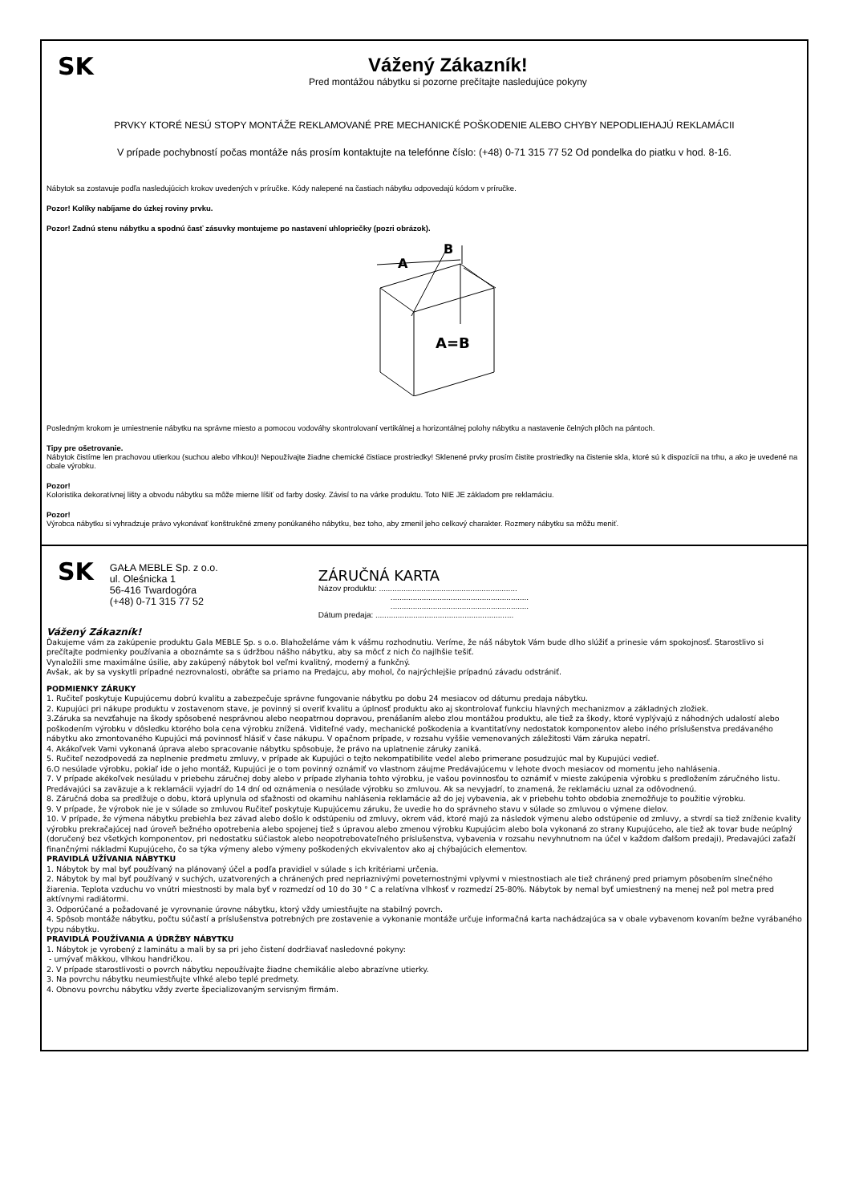SK
Vážený Zákazník!
Pred montážou nábytku si pozorne prečítajte nasledujúce pokyny
PRVKY KTORÉ NESÚ STOPY MONTÁŽE REKLAMOVANÉ PRE MECHANICKÉ POŠKODENIE ALEBO CHYBY NEPODLIEHAJÚ REKLAMÁCII
V prípade pochybností počas montáže nás prosím kontaktujte na telefónne číslo: (+48) 0-71 315 77 52 Od pondelka do piatku v hod. 8-16.
Nábytok sa zostavuje podľa nasledujúcich krokov uvedených v príručke. Kódy nalepené na častiach nábytku odpovedajú kódom v príručke.
Pozor! Kolíky nabíjame do úzkej roviny prvku.
Pozor! Zadnú stenu nábytku a spodnú časť zásuvky montujeme po nastavení uhlopriečky (pozri obrázok).
A
B
A=B
Posledným krokom je umiestnenie nábytku na správne miesto a pomocou vodováhy skontrolovaní vertikálnej a horizontálnej polohy nábytku a nastavenie čelných plôch na pántoch.
Tipy pre ošetrovanie.
Nábytok čistíme len prachovou utierkou (suchou alebo vlhkou)! Nepoužívajte žiadne chemické čistiace prostriedky! Sklenené prvky prosím čistite prostriedky na čistenie skla, ktoré sú k dispozícii na trhu, a ako je uvedené na obale výrobku.
Pozor!
Koloristika dekoratívnej lišty a obvodu nábytku sa môže mierne líšiť od farby dosky. Závisí to na várke produktu. Toto NIE JE základom pre reklamáciu.
Pozor!
Výrobca nábytku si vyhradzuje právo vykonávať konštrukčné zmeny ponúkaného nábytku, bez toho, aby zmenil jeho celkový charakter. Rozmery nábytku sa môžu meniť.
SK
GAŁA MEBLE Sp. z o.o.
ul. Oleśnicka 1
56-416 Twardogóra
(+48) 0-71 315 77 52
ZÁRUČNÁ KARTA
Názov produktu: ..............................................................
..............................................................
..............................................................
Dátum predaja: ..............................................................
Vážený Zákazník!
Ďakujeme vám za zakúpenie produktu Gala MEBLE Sp. s o.o. Blahoželáme vám k vášmu rozhodnutiu. Veríme, že náš nábytok Vám bude dlho slúžiť a prinesie vám spokojnosť. Starostlivo si prečítajte podmienky používania a oboznámte sa s údržbou nášho nábytku, aby sa môcť z nich čo najlhšie tešiť.
Vynaložili sme maximálne úsilie, aby zakúpený nábytok bol veľmi kvalitný, moderný a funkčný.
Avšak, ak by sa vyskytli prípadné nezrovnalosti, obráťte sa priamo na Predajcu, aby mohol, čo najrýchlejšie prípadnú závadu odstrániť.
PODMIENKY ZÁRUKY
1. Ručiteľ poskytuje Kupujúcemu dobrú kvalitu a zabezpečuje správne fungovanie nábytku po dobu 24 mesiacov od dátumu predaja nábytku.
2. Kupujúci pri nákupe produktu v zostavenom stave, je povinný si overiť kvalitu a úplnosť produktu ako aj skontrolovať funkciu hlavných mechanizmov a základných zložiek.
3.Záruka sa nevzťahuje na škody spôsobené nesprávnou alebo neopatrnou dopravou, prenášaním alebo zlou montážou produktu, ale tiež za škody, ktoré vyplývajú z náhodných udalostí alebo poškodením výrobku v dôsledku ktorého bola cena výrobku znížená. Viditeľné vady, mechanické poškodenia a kvantitatívny nedostatok komponentov alebo iného príslušenstva predávaného nábytku ako zmontovaného Kupujúci má povinnosť hlásiť v čase nákupu. V opačnom prípade, v rozsahu vyššie vemenovaných záležitosti Vám záruka nepatrí.
4. Akákoľvek Vami vykonaná úprava alebo spracovanie nábytku spôsobuje, že právo na uplatnenie záruky zaniká.
5. Ručiteľ nezodpovedá za neplnenie predmetu zmluvy, v prípade ak Kupujúci o tejto nekompatibilite vedel alebo primerane posudzujúc mal by Kupujúci vedieť.
6.O nesúlade výrobku, pokiaľ ide o jeho montáž, Kupujúci je o tom povinný oznámiť vo vlastnom záujme Predávajúcemu v lehote dvoch mesiacov od momentu jeho nahlásenia.
7. V prípade akékoľvek nesúladu v priebehu záručnej doby alebo v prípade zlyhania tohto výrobku, je vašou povinnosťou to oznámiť v mieste zakúpenia výrobku s predložením záručného listu. Predávajúci sa zaväzuje a k reklamácii vyjadrí do 14 dní od oznámenia o nesúlade výrobku so zmluvou. Ak sa nevyjadrí, to znamená, že reklamáciu uznal za odôvodnenú.
8. Záručná doba sa predlžuje o dobu, ktorá uplynula od sťažnosti od okamihu nahlásenia reklamácie až do jej vybavenia, ak v priebehu tohto obdobia znemožňuje to použitie výrobku.
9. V prípade, že výrobok nie je v súlade so zmluvou Ručiteľ poskytuje Kupujúcemu záruku, že uvedie ho do správneho stavu v súlade so zmluvou o výmene dielov.
10. V prípade, že výmena nábytku prebiehla bez závad alebo došlo k odstúpeniu od zmluvy, okrem vád, ktoré majú za následok výmenu alebo odstúpenie od zmluvy, a stvrdí sa tiež zníženie kvality výrobku prekračajúcej nad úroveň bežného opotrebenia alebo spojenej tiež s úpravou alebo zmenou výrobku Kupujúcim alebo bola vykonaná zo strany Kupujúceho, ale tiež ak tovar bude neúplný (doručený bez všetkých komponentov, pri nedostatku súčiastok alebo neopotrebovateľného príslušenstva, vybavenia v rozsahu nevyhnutnom na účel v každom ďalšom predaji), Predavajúci zaťaží finančnými nákladmi Kupujúceho, čo sa týka výmeny alebo výmeny poškodených ekvivalentov ako aj chýbajúcich elementov.
PRAVIDLÁ UŽÍVANIA NÁBYTKU
1. Nábytok by mal byť používaný na plánovaný účel a podľa pravidiel v súlade s ich kritériami určenia.
2. Nábytok by mal byť používaný v suchých, uzatvorených a chránených pred nepriaznivými poveternostnými vplyvmi v miestnostiach ale tiež chránený pred priamym pôsobením slnečného žiarenia. Teplota vzduchu vo vnútri miestnosti by mala byť v rozmedzí od 10 do 30 ° C a relatívna vlhkosť v rozmedzí 25-80%. Nábytok by nemal byť umiestnený na menej než pol metra pred aktívnymi radiátormi.
3. Odporúčané a požadované je vyrovnanie úrovne nábytku, ktorý vždy umiestňujte na stabilný povrch.
4. Spôsob montáže nábytku, počtu súčastí a príslušenstva potrebných pre zostavenie a vykonanie montáže určuje informačná karta nachádzajúca sa v obale vybavenom kovaním bežne vyrábaného typu nábytku.
PRAVIDLÁ POUŽÍVANIA A ÚDRŽBY NÁBYTKU
1. Nábytok je vyrobený z laminátu a mali by sa pri jeho čistení dodržiavať nasledovné pokyny:
- umývať mäkkou, vlhkou handričkou.
2. V prípade starostlivosti o povrch nábytku nepoužívajte žiadne chemikálie alebo abrazívne utierky.
3. Na povrchu nábytku neumiestňujte vlhké alebo teplé predmety.
4. Obnovu povrchu nábytku vždy zverte špecializovaným servisným firmám.